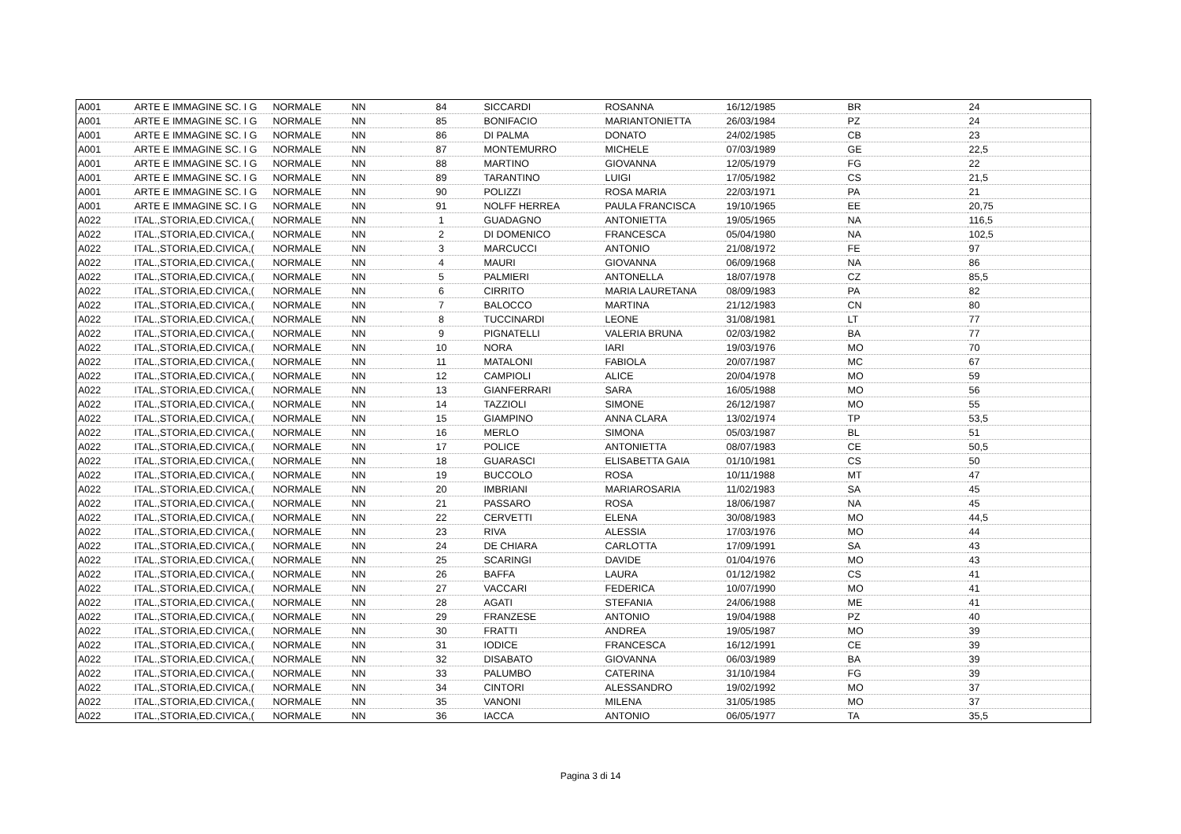| A001 | ARTE E IMMAGINE SC. I G | NORMALE | NN | 84 | SICCARDI | ROSANNA | 16/12/1985 | BR | 24 |
| A001 | ARTE E IMMAGINE SC. I G | NORMALE | NN | 85 | BONIFACIO | MARIANTONIETTA | 26/03/1984 | PZ | 24 |
| A001 | ARTE E IMMAGINE SC. I G | NORMALE | NN | 86 | DI PALMA | DONATO | 24/02/1985 | CB | 23 |
| A001 | ARTE E IMMAGINE SC. I G | NORMALE | NN | 87 | MONTEMURRO | MICHELE | 07/03/1989 | GE | 22,5 |
| A001 | ARTE E IMMAGINE SC. I G | NORMALE | NN | 88 | MARTINO | GIOVANNA | 12/05/1979 | FG | 22 |
| A001 | ARTE E IMMAGINE SC. I G | NORMALE | NN | 89 | TARANTINO | LUIGI | 17/05/1982 | CS | 21,5 |
| A001 | ARTE E IMMAGINE SC. I G | NORMALE | NN | 90 | POLIZZI | ROSA MARIA | 22/03/1971 | PA | 21 |
| A001 | ARTE E IMMAGINE SC. I G | NORMALE | NN | 91 | NOLFF HERREA | PAULA FRANCISCA | 19/10/1965 | EE | 20,75 |
| A022 | ITAL.,STORIA,ED.CIVICA,( | NORMALE | NN | 1 | GUADAGNO | ANTONIETTA | 19/05/1965 | NA | 116,5 |
| A022 | ITAL.,STORIA,ED.CIVICA,( | NORMALE | NN | 2 | DI DOMENICO | FRANCESCA | 05/04/1980 | NA | 102,5 |
| A022 | ITAL.,STORIA,ED.CIVICA,( | NORMALE | NN | 3 | MARCUCCI | ANTONIO | 21/08/1972 | FE | 97 |
| A022 | ITAL.,STORIA,ED.CIVICA,( | NORMALE | NN | 4 | MAURI | GIOVANNA | 06/09/1968 | NA | 86 |
| A022 | ITAL.,STORIA,ED.CIVICA,( | NORMALE | NN | 5 | PALMIERI | ANTONELLA | 18/07/1978 | CZ | 85,5 |
| A022 | ITAL.,STORIA,ED.CIVICA,( | NORMALE | NN | 6 | CIRRITO | MARIA LAURETANA | 08/09/1983 | PA | 82 |
| A022 | ITAL.,STORIA,ED.CIVICA,( | NORMALE | NN | 7 | BALOCCO | MARTINA | 21/12/1983 | CN | 80 |
| A022 | ITAL.,STORIA,ED.CIVICA,( | NORMALE | NN | 8 | TUCCINARDI | LEONE | 31/08/1981 | LT | 77 |
| A022 | ITAL.,STORIA,ED.CIVICA,( | NORMALE | NN | 9 | PIGNATELLI | VALERIA BRUNA | 02/03/1982 | BA | 77 |
| A022 | ITAL.,STORIA,ED.CIVICA,( | NORMALE | NN | 10 | NORA | IARI | 19/03/1976 | MO | 70 |
| A022 | ITAL.,STORIA,ED.CIVICA,( | NORMALE | NN | 11 | MATALONI | FABIOLA | 20/07/1987 | MC | 67 |
| A022 | ITAL.,STORIA,ED.CIVICA,( | NORMALE | NN | 12 | CAMPIOLI | ALICE | 20/04/1978 | MO | 59 |
| A022 | ITAL.,STORIA,ED.CIVICA,( | NORMALE | NN | 13 | GIANFERRARI | SARA | 16/05/1988 | MO | 56 |
| A022 | ITAL.,STORIA,ED.CIVICA,( | NORMALE | NN | 14 | TAZZIOLI | SIMONE | 26/12/1987 | MO | 55 |
| A022 | ITAL.,STORIA,ED.CIVICA,( | NORMALE | NN | 15 | GIAMPINO | ANNA CLARA | 13/02/1974 | TP | 53,5 |
| A022 | ITAL.,STORIA,ED.CIVICA,( | NORMALE | NN | 16 | MERLO | SIMONA | 05/03/1987 | BL | 51 |
| A022 | ITAL.,STORIA,ED.CIVICA,( | NORMALE | NN | 17 | POLICE | ANTONIETTA | 08/07/1983 | CE | 50,5 |
| A022 | ITAL.,STORIA,ED.CIVICA,( | NORMALE | NN | 18 | GUARASCI | ELISABETTA GAIA | 01/10/1981 | CS | 50 |
| A022 | ITAL.,STORIA,ED.CIVICA,( | NORMALE | NN | 19 | BUCCOLO | ROSA | 10/11/1988 | MT | 47 |
| A022 | ITAL.,STORIA,ED.CIVICA,( | NORMALE | NN | 20 | IMBRIANI | MARIAROSARIA | 11/02/1983 | SA | 45 |
| A022 | ITAL.,STORIA,ED.CIVICA,( | NORMALE | NN | 21 | PASSARO | ROSA | 18/06/1987 | NA | 45 |
| A022 | ITAL.,STORIA,ED.CIVICA,( | NORMALE | NN | 22 | CERVETTI | ELENA | 30/08/1983 | MO | 44,5 |
| A022 | ITAL.,STORIA,ED.CIVICA,( | NORMALE | NN | 23 | RIVA | ALESSIA | 17/03/1976 | MO | 44 |
| A022 | ITAL.,STORIA,ED.CIVICA,( | NORMALE | NN | 24 | DE CHIARA | CARLOTTA | 17/09/1991 | SA | 43 |
| A022 | ITAL.,STORIA,ED.CIVICA,( | NORMALE | NN | 25 | SCARINGI | DAVIDE | 01/04/1976 | MO | 43 |
| A022 | ITAL.,STORIA,ED.CIVICA,( | NORMALE | NN | 26 | BAFFA | LAURA | 01/12/1982 | CS | 41 |
| A022 | ITAL.,STORIA,ED.CIVICA,( | NORMALE | NN | 27 | VACCARI | FEDERICA | 10/07/1990 | MO | 41 |
| A022 | ITAL.,STORIA,ED.CIVICA,( | NORMALE | NN | 28 | AGATI | STEFANIA | 24/06/1988 | ME | 41 |
| A022 | ITAL.,STORIA,ED.CIVICA,( | NORMALE | NN | 29 | FRANZESE | ANTONIO | 19/04/1988 | PZ | 40 |
| A022 | ITAL.,STORIA,ED.CIVICA,( | NORMALE | NN | 30 | FRATTI | ANDREA | 19/05/1987 | MO | 39 |
| A022 | ITAL.,STORIA,ED.CIVICA,( | NORMALE | NN | 31 | IODICE | FRANCESCA | 16/12/1991 | CE | 39 |
| A022 | ITAL.,STORIA,ED.CIVICA,( | NORMALE | NN | 32 | DISABATO | GIOVANNA | 06/03/1989 | BA | 39 |
| A022 | ITAL.,STORIA,ED.CIVICA,( | NORMALE | NN | 33 | PALUMBO | CATERINA | 31/10/1984 | FG | 39 |
| A022 | ITAL.,STORIA,ED.CIVICA,( | NORMALE | NN | 34 | CINTORI | ALESSANDRO | 19/02/1992 | MO | 37 |
| A022 | ITAL.,STORIA,ED.CIVICA,( | NORMALE | NN | 35 | VANONI | MILENA | 31/05/1985 | MO | 37 |
| A022 | ITAL.,STORIA,ED.CIVICA,( | NORMALE | NN | 36 | IACCA | ANTONIO | 06/05/1977 | TA | 35,5 |
Pagina 3 di 14